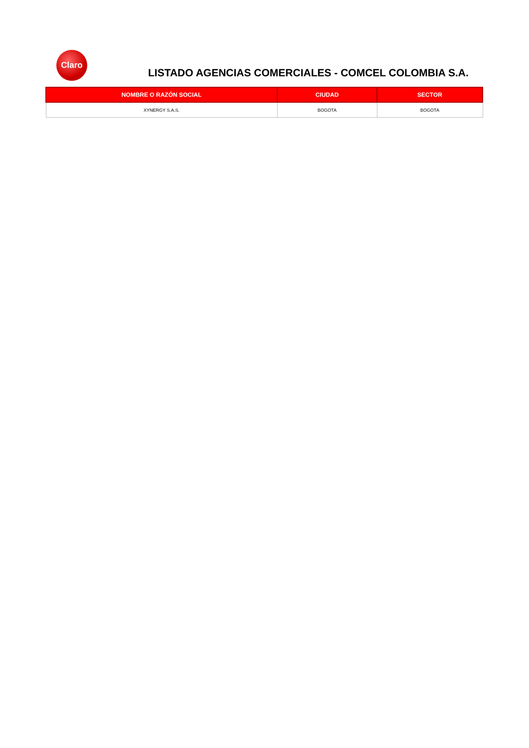Claro
LISTADO AGENCIAS COMERCIALES - COMCEL COLOMBIA S.A.
| NOMBRE O RAZÓN SOCIAL | CIUDAD | SECTOR |
| --- | --- | --- |
| XYNERGY S.A.S. | BOGOTA | BOGOTA |